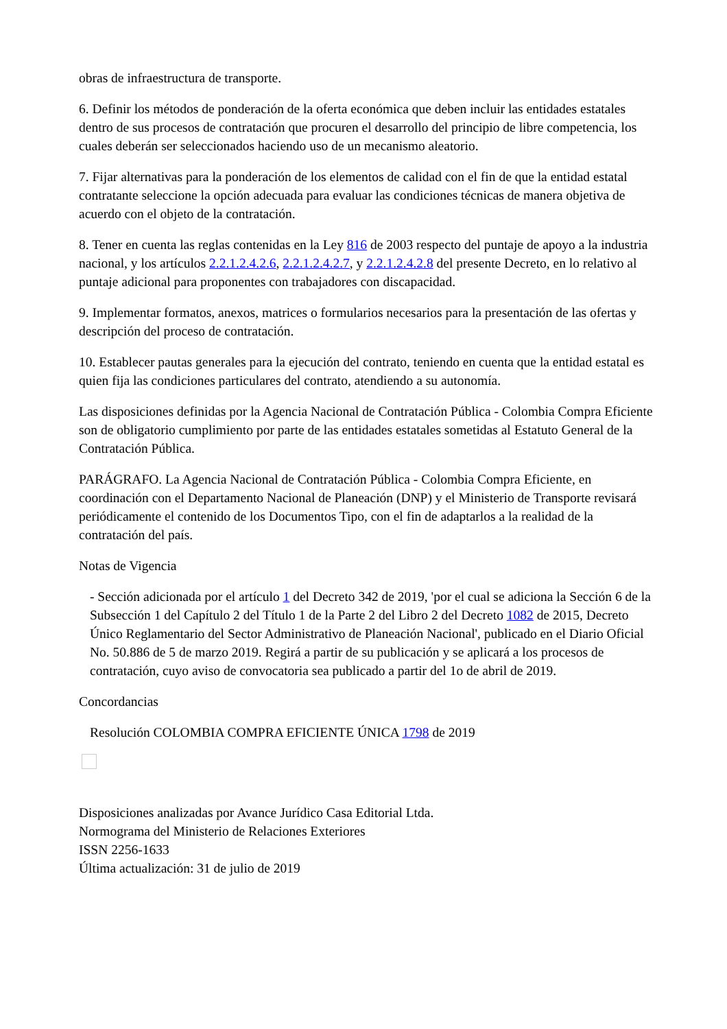obras de infraestructura de transporte.
6. Definir los métodos de ponderación de la oferta económica que deben incluir las entidades estatales dentro de sus procesos de contratación que procuren el desarrollo del principio de libre competencia, los cuales deberán ser seleccionados haciendo uso de un mecanismo aleatorio.
7. Fijar alternativas para la ponderación de los elementos de calidad con el fin de que la entidad estatal contratante seleccione la opción adecuada para evaluar las condiciones técnicas de manera objetiva de acuerdo con el objeto de la contratación.
8. Tener en cuenta las reglas contenidas en la Ley 816 de 2003 respecto del puntaje de apoyo a la industria nacional, y los artículos 2.2.1.2.4.2.6, 2.2.1.2.4.2.7, y 2.2.1.2.4.2.8 del presente Decreto, en lo relativo al puntaje adicional para proponentes con trabajadores con discapacidad.
9. Implementar formatos, anexos, matrices o formularios necesarios para la presentación de las ofertas y descripción del proceso de contratación.
10. Establecer pautas generales para la ejecución del contrato, teniendo en cuenta que la entidad estatal es quien fija las condiciones particulares del contrato, atendiendo a su autonomía.
Las disposiciones definidas por la Agencia Nacional de Contratación Pública - Colombia Compra Eficiente son de obligatorio cumplimiento por parte de las entidades estatales sometidas al Estatuto General de la Contratación Pública.
PARÁGRAFO. La Agencia Nacional de Contratación Pública - Colombia Compra Eficiente, en coordinación con el Departamento Nacional de Planeación (DNP) y el Ministerio de Transporte revisará periódicamente el contenido de los Documentos Tipo, con el fin de adaptarlos a la realidad de la contratación del país.
Notas de Vigencia
- Sección adicionada por el artículo 1 del Decreto 342 de 2019, 'por el cual se adiciona la Sección 6 de la Subsección 1 del Capítulo 2 del Título 1 de la Parte 2 del Libro 2 del Decreto 1082 de 2015, Decreto Único Reglamentario del Sector Administrativo de Planeación Nacional', publicado en el Diario Oficial No. 50.886 de 5 de marzo 2019. Regirá a partir de su publicación y se aplicará a los procesos de contratación, cuyo aviso de convocatoria sea publicado a partir del 1o de abril de 2019.
Concordancias
Resolución COLOMBIA COMPRA EFICIENTE ÚNICA 1798 de 2019
Disposiciones analizadas por Avance Jurídico Casa Editorial Ltda.
Normograma del Ministerio de Relaciones Exteriores
ISSN 2256-1633
Última actualización: 31 de julio de 2019